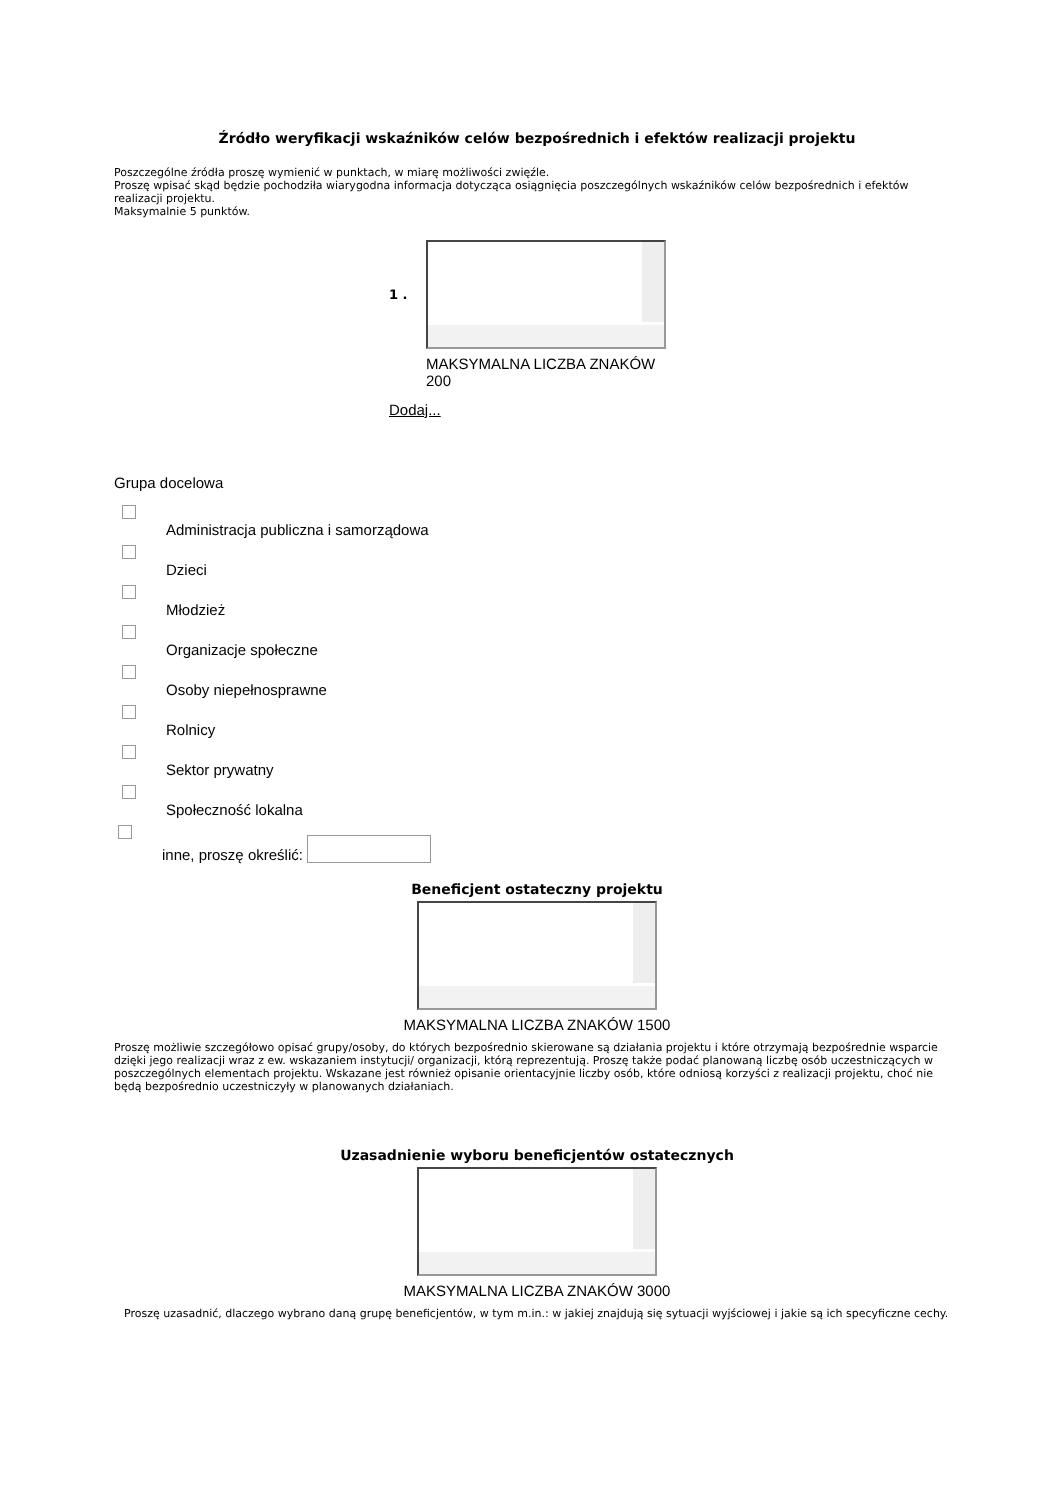Źródło weryfikacji wskaźników celów bezpośrednich i efektów realizacji projektu
Poszczególne źródła proszę wymienić w punktach, w miarę możliwości zwięźle.
Proszę wpisać skąd będzie pochodziła wiarygodna informacja dotycząca osiągnięcia poszczególnych wskaźników celów bezpośrednich i efektów realizacji projektu.
Maksymalnie 5 punktów.
1 .
MAKSYMALNA LICZBA ZNAKÓW 200
Dodaj...
Grupa docelowa
Administracja publiczna i samorządowa
Dzieci
Młodzież
Organizacje społeczne
Osoby niepełnosprawne
Rolnicy
Sektor prywatny
Społeczność lokalna
inne, proszę określić:
Beneficjent ostateczny projektu
MAKSYMALNA LICZBA ZNAKÓW 1500
Proszę możliwie szczegółowo opisać grupy/osoby, do których bezpośrednio skierowane są działania projektu i które otrzymają bezpośrednie wsparcie dzięki jego realizacji wraz z ew. wskazaniem instytucji/ organizacji, którą reprezentują. Proszę także podać planowaną liczbę osób uczestniczących w poszczególnych elementach projektu. Wskazane jest również opisanie orientacyjnie liczby osób, które odniosą korzyści z realizacji projektu, choć nie będą bezpośrednio uczestniczyły w planowanych działaniach.
Uzasadnienie wyboru beneficjentów ostatecznych
MAKSYMALNA LICZBA ZNAKÓW 3000
Proszę uzasadnić, dlaczego wybrano daną grupę beneficjentów, w tym m.in.: w jakiej znajdują się sytuacji wyjściowej i jakie są ich specyficzne cechy.